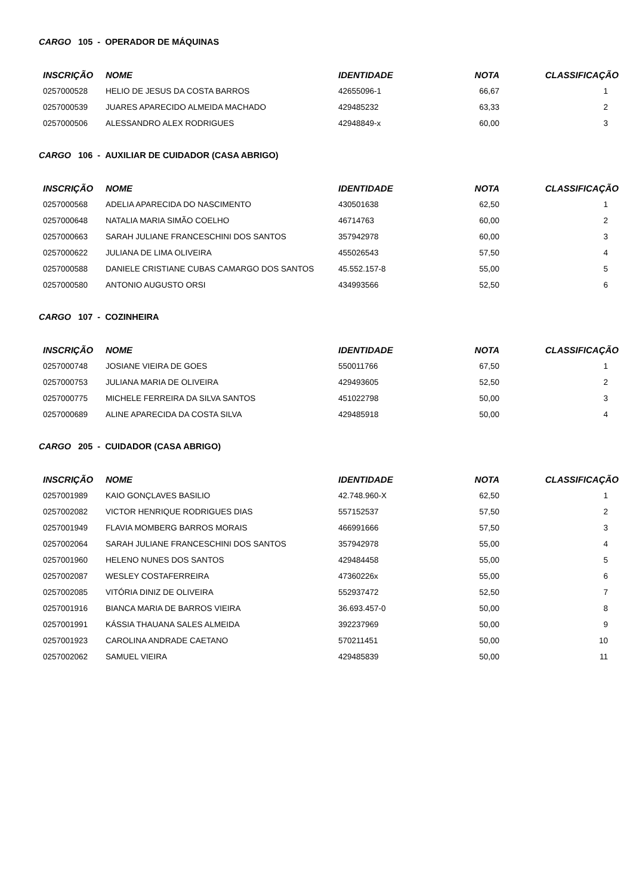CARGO 105 - OPERADOR DE MÁQUINAS
| INSCRIÇÃO | NOME | IDENTIDADE | NOTA | CLASSIFICAÇÃO |
| --- | --- | --- | --- | --- |
| 0257000528 | HELIO DE JESUS DA COSTA BARROS | 42655096-1 | 66,67 | 1 |
| 0257000539 | JUARES APARECIDO ALMEIDA MACHADO | 429485232 | 63,33 | 2 |
| 0257000506 | ALESSANDRO ALEX RODRIGUES | 42948849-x | 60,00 | 3 |
CARGO 106 - AUXILIAR DE CUIDADOR (CASA ABRIGO)
| INSCRIÇÃO | NOME | IDENTIDADE | NOTA | CLASSIFICAÇÃO |
| --- | --- | --- | --- | --- |
| 0257000568 | ADELIA APARECIDA DO NASCIMENTO | 430501638 | 62,50 | 1 |
| 0257000648 | NATALIA MARIA SIMÃO COELHO | 46714763 | 60,00 | 2 |
| 0257000663 | SARAH JULIANE FRANCESCHINI DOS SANTOS | 357942978 | 60,00 | 3 |
| 0257000622 | JULIANA DE LIMA OLIVEIRA | 455026543 | 57,50 | 4 |
| 0257000588 | DANIELE CRISTIANE CUBAS CAMARGO DOS SANTOS | 45.552.157-8 | 55,00 | 5 |
| 0257000580 | ANTONIO AUGUSTO ORSI | 434993566 | 52,50 | 6 |
CARGO 107 - COZINHEIRA
| INSCRIÇÃO | NOME | IDENTIDADE | NOTA | CLASSIFICAÇÃO |
| --- | --- | --- | --- | --- |
| 0257000748 | JOSIANE VIEIRA DE GOES | 550011766 | 67,50 | 1 |
| 0257000753 | JULIANA MARIA DE OLIVEIRA | 429493605 | 52,50 | 2 |
| 0257000775 | MICHELE FERREIRA DA SILVA SANTOS | 451022798 | 50,00 | 3 |
| 0257000689 | ALINE APARECIDA DA COSTA SILVA | 429485918 | 50,00 | 4 |
CARGO 205 - CUIDADOR (CASA ABRIGO)
| INSCRIÇÃO | NOME | IDENTIDADE | NOTA | CLASSIFICAÇÃO |
| --- | --- | --- | --- | --- |
| 0257001989 | KAIO GONÇLAVES BASILIO | 42.748.960-X | 62,50 | 1 |
| 0257002082 | VICTOR HENRIQUE RODRIGUES DIAS | 557152537 | 57,50 | 2 |
| 0257001949 | FLAVIA MOMBERG BARROS MORAIS | 466991666 | 57,50 | 3 |
| 0257002064 | SARAH JULIANE FRANCESCHINI DOS SANTOS | 357942978 | 55,00 | 4 |
| 0257001960 | HELENO NUNES DOS SANTOS | 429484458 | 55,00 | 5 |
| 0257002087 | WESLEY COSTAFERREIRA | 47360226x | 55,00 | 6 |
| 0257002085 | VITÓRIA DINIZ DE OLIVEIRA | 552937472 | 52,50 | 7 |
| 0257001916 | BIANCA MARIA DE BARROS VIEIRA | 36.693.457-0 | 50,00 | 8 |
| 0257001991 | KÁSSIA THAUANA SALES ALMEIDA | 392237969 | 50,00 | 9 |
| 0257001923 | CAROLINA ANDRADE CAETANO | 570211451 | 50,00 | 10 |
| 0257002062 | SAMUEL VIEIRA | 429485839 | 50,00 | 11 |